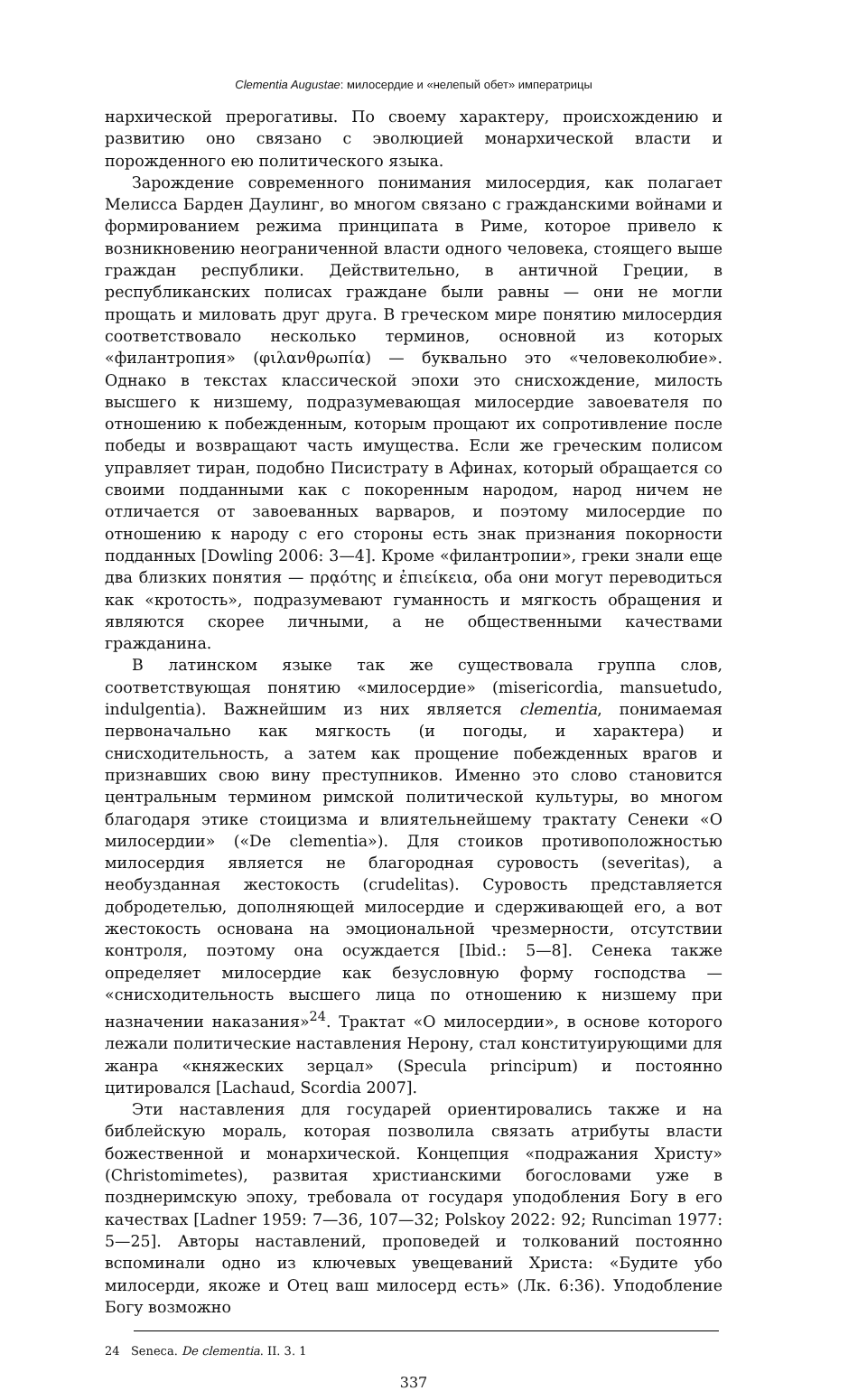Clementia Augustae: милосердие и «нелепый обет» императрицы
нархической прерогативы. По своему характеру, происхождению и развитию оно связано с эволюцией монархической власти и порожденного ею политического языка.
Зарождение современного понимания милосердия, как полагает Мелисса Барден Даулинг, во многом связано с гражданскими войнами и формированием режима принципата в Риме, которое привело к возникновению неограниченной власти одного человека, стоящего выше граждан республики. Действительно, в античной Греции, в республиканских полисах граждане были равны — они не могли прощать и миловать друг друга. В греческом мире понятию милосердия соответствовало несколько терминов, основной из которых «филантропия» (φιλανθρωπία) — буквально это «человеколюбие». Однако в текстах классической эпохи это снисхождение, милость высшего к низшему, подразумевающая милосердие завоевателя по отношению к побежденным, которым прощают их сопротивление после победы и возвращают часть имущества. Если же греческим полисом управляет тиран, подобно Писистрату в Афинах, который обращается со своими подданными как с покоренным народом, народ ничем не отличается от завоеванных варваров, и поэтому милосердие по отношению к народу с его стороны есть знак признания покорности подданных [Dowling 2006: 3—4]. Кроме «филантропии», греки знали еще два близких понятия — πρᾳότης и ἐπιείκεια, оба они могут переводиться как «кротость», подразумевают гуманность и мягкость обращения и являются скорее личными, а не общественными качествами гражданина.
В латинском языке так же существовала группа слов, соответствующая понятию «милосердие» (misericordia, mansuetudo, indulgentia). Важнейшим из них является clementia, понимаемая первоначально как мягкость (и погоды, и характера) и снисходительность, а затем как прощение побежденных врагов и признавших свою вину преступников. Именно это слово становится центральным термином римской политической культуры, во многом благодаря этике стоицизма и влиятельнейшему трактату Сенеки «О милосердии» («De clementia»). Для стоиков противоположностью милосердия является не благородная суровость (severitas), а необузданная жестокость (crudelitas). Суровость представляется добродетелью, дополняющей милосердие и сдерживающей его, а вот жестокость основана на эмоциональной чрезмерности, отсутствии контроля, поэтому она осуждается [Ibid.: 5—8]. Сенека также определяет милосердие как безусловную форму господства — «снисходительность высшего лица по отношению к низшему при назначении наказания»<sup>24</sup>. Трактат «О милосердии», в основе которого лежали политические наставления Нерону, стал конституирующими для жанра «княжеских зерцал» (Specula principum) и постоянно цитировался [Lachaud, Scordia 2007].
Эти наставления для государей ориентировались также и на библейскую мораль, которая позволила связать атрибуты власти божественной и монархической. Концепция «подражания Христу» (Christomimetes), развитая христианскими богословами уже в позднеримскую эпоху, требовала от государя уподобления Богу в его качествах [Ladner 1959: 7—36, 107—32; Polskoy 2022: 92; Runciman 1977: 5—25]. Авторы наставлений, проповедей и толкований постоянно вспоминали одно из ключевых увещеваний Христа: «Будите убо милосерди, якоже и Отец ваш милосерд есть» (Лк. 6:36). Уподобление Богу возможно
24 Seneca. De clementia. II. 3. 1
337